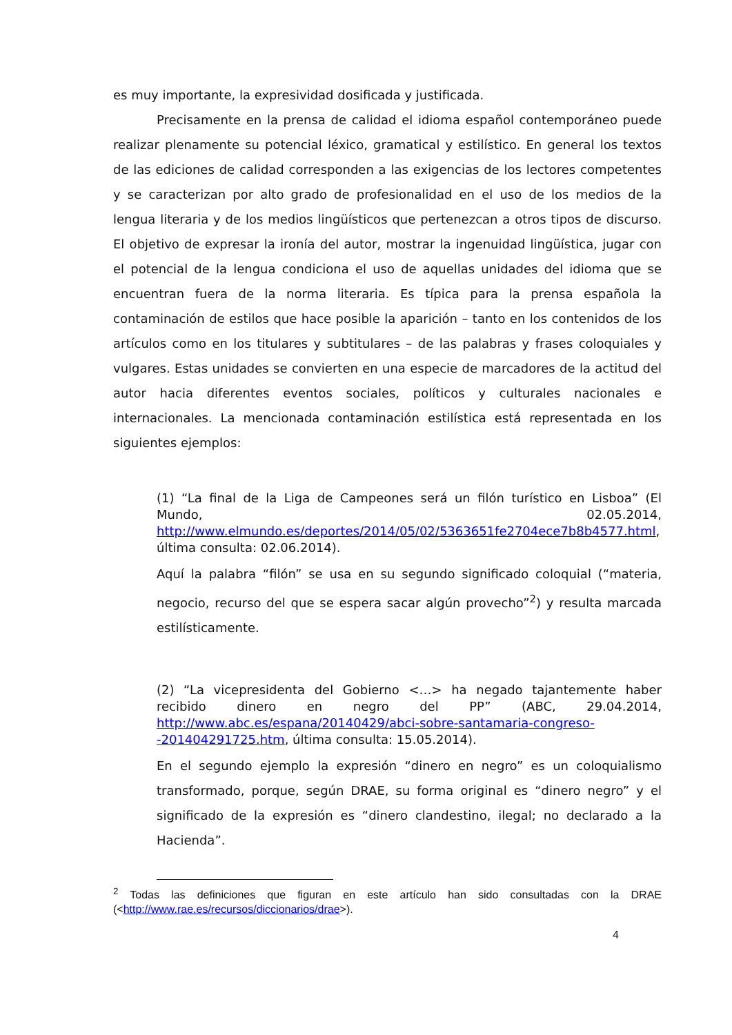es muy importante, la expresividad dosificada y justificada.
Precisamente en la prensa de calidad el idioma español contemporáneo puede realizar plenamente su potencial léxico, gramatical y estilístico. En general los textos de las ediciones de calidad corresponden a las exigencias de los lectores competentes y se caracterizan por alto grado de profesionalidad en el uso de los medios de la lengua literaria y de los medios lingüísticos que pertenezcan a otros tipos de discurso. El objetivo de expresar la ironía del autor, mostrar la ingenuidad lingüística, jugar con el potencial de la lengua condiciona el uso de aquellas unidades del idioma que se encuentran fuera de la norma literaria. Es típica para la prensa española la contaminación de estilos que hace posible la aparición – tanto en los contenidos de los artículos como en los titulares y subtitulares – de las palabras y frases coloquiales y vulgares. Estas unidades se convierten en una especie de marcadores de la actitud del autor hacia diferentes eventos sociales, políticos y culturales nacionales e internacionales. La mencionada contaminación estilística está representada en los siguientes ejemplos:
(1) “La final de la Liga de Campeones será un filón turístico en Lisboa” (El Mundo, 02.05.2014, http://www.elmundo.es/deportes/2014/05/02/5363651fe2704ece7b8b4577.html, última consulta: 02.06.2014).
Aquí la palabra “filón” se usa en su segundo significado coloquial (“materia, negocio, recurso del que se espera sacar algún provecho”<sup>2</sup>) y resulta marcada estilísticamente.
(2) “La vicepresidenta del Gobierno <…> ha negado tajantemente haber recibido dinero en negro del PP” (ABC, 29.04.2014, http://www.abc.es/espana/20140429/abci-sobre-santamaria-congreso--201404291725.htm, última consulta: 15.05.2014).
En el segundo ejemplo la expresión “dinero en negro” es un coloquialismo transformado, porque, según DRAE, su forma original es “dinero negro” y el significado de la expresión es “dinero clandestino, ilegal; no declarado a la Hacienda”.
<sup>2</sup> Todas las definiciones que figuran en este artículo han sido consultadas con la DRAE (<http://www.rae.es/recursos/diccionarios/drae>).
4